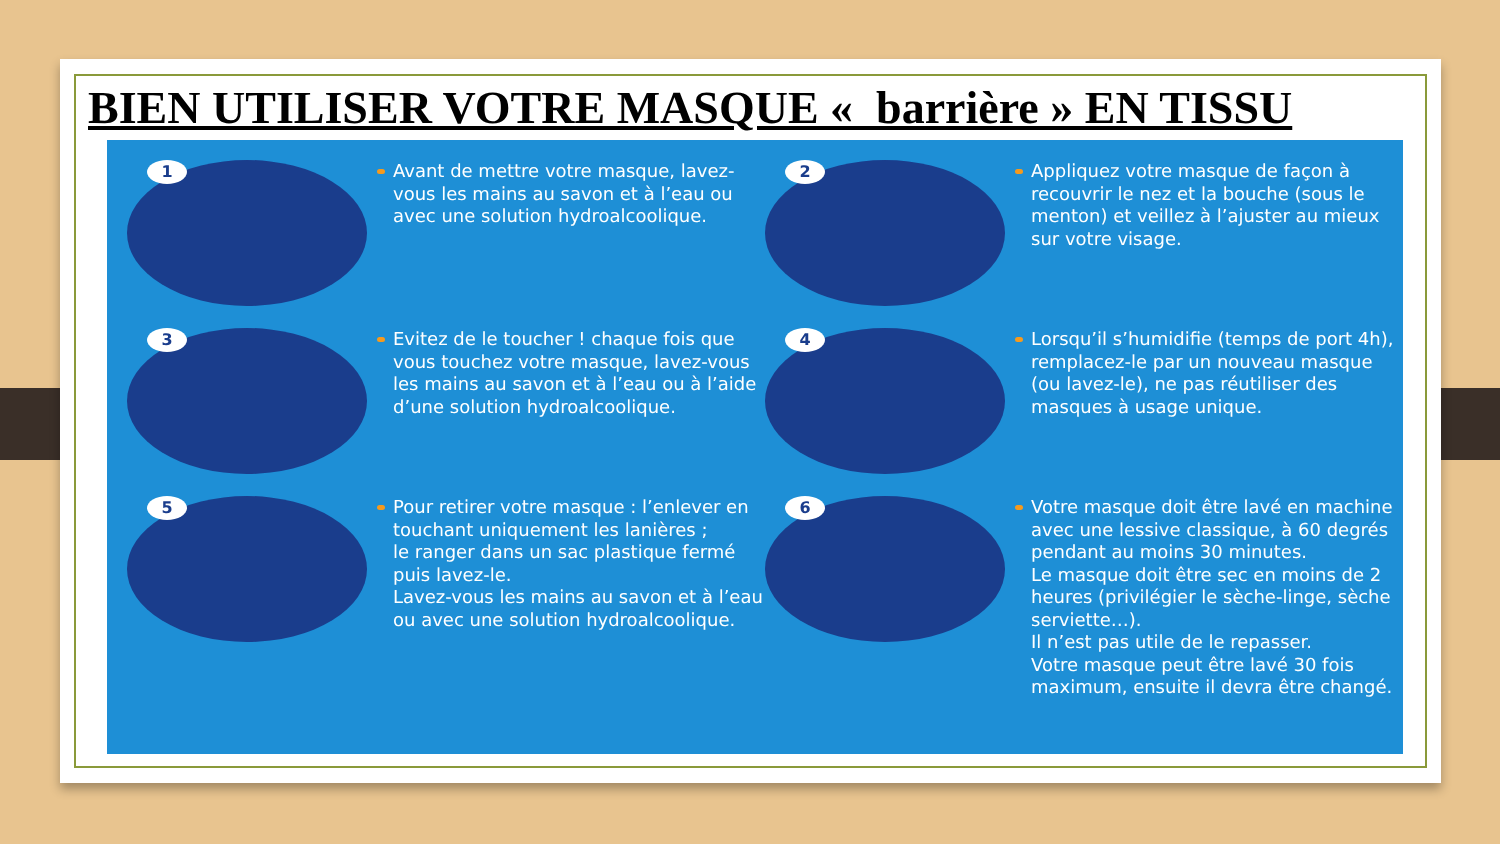BIEN UTILISER VOTRE MASQUE « barrière » EN TISSU
1
Avant de mettre votre masque, lavez-vous les mains au savon et à l’eau ou avec une solution hydroalcoolique.
2
Appliquez votre masque de façon à recouvrir le nez et la bouche (sous le menton) et veillez à l’ajuster au mieux sur votre visage.
3
Evitez de le toucher ! chaque fois que vous touchez votre masque, lavez-vous les mains au savon et à l’eau ou à l’aide d’une solution hydroalcoolique.
4
Lorsqu’il s’humidifie (temps de port 4h), remplacez-le par un nouveau masque (ou lavez-le), ne pas réutiliser des masques à usage unique.
5
Pour retirer votre masque : l’enlever en touchant uniquement les lanières ;
le ranger dans un sac plastique fermé puis lavez-le.
Lavez-vous les mains au savon et à l’eau ou avec une solution hydroalcoolique.
6
Votre masque doit être lavé en machine avec une lessive classique, à 60 degrés pendant au moins 30 minutes.
Le masque doit être sec en moins de 2 heures (privilégier le sèche-linge, sèche serviette…).
Il n’est pas utile de le repasser.
Votre masque peut être lavé 30 fois maximum, ensuite il devra être changé.